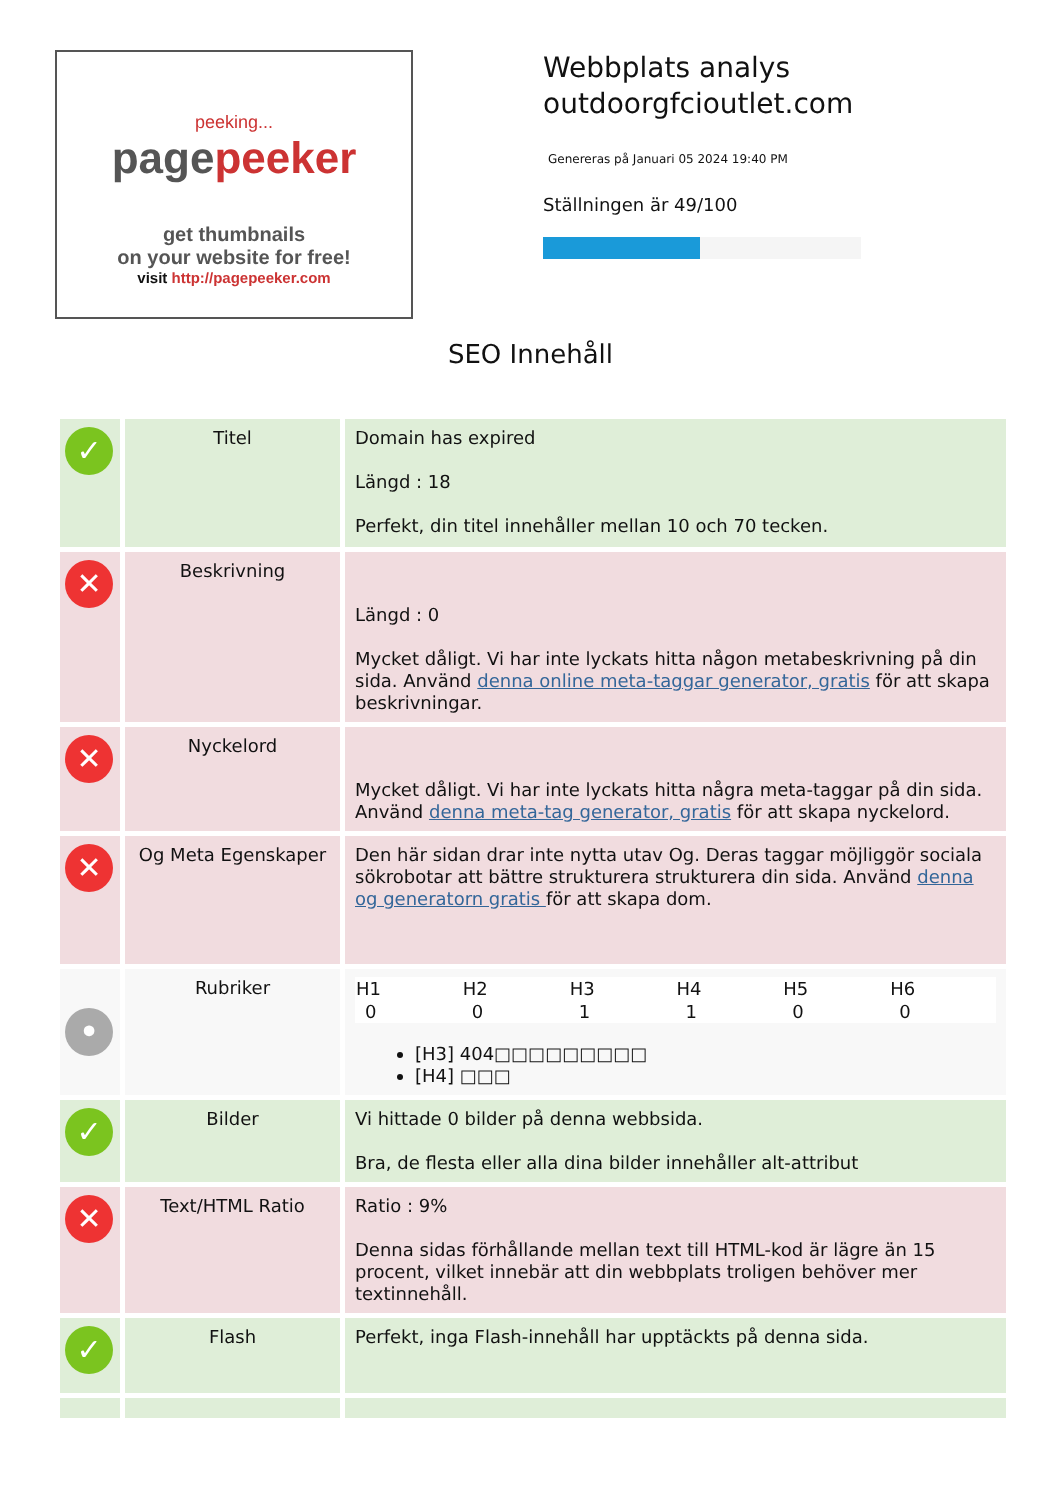peeking...
pagepeeker
get thumbnails
on your website for free!
visit http://pagepeeker.com
Webbplats analys
outdoorgfcioutlet.com
Genereras på Januari 05 2024 19:40 PM
Ställningen är 49/100
SEO Innehåll
| ✓ | Titel | Domain has expired Längd : 18 Perfekt, din titel innehåller mellan 10 och 70 tecken. |
| ✕ | Beskrivning | Längd : 0 Mycket dåligt. Vi har inte lyckats hitta någon metabeskrivning på din sida. Använd denna online meta-taggar generator, gratis för att skapa beskrivningar. |
| ✕ | Nyckelord | Mycket dåligt. Vi har inte lyckats hitta några meta-taggar på din sida. Använd denna meta-tag generator, gratis för att skapa nyckelord. |
| ✕ | Og Meta Egenskaper | Den här sidan drar inte nytta utav Og. Deras taggar möjliggör sociala sökrobotar att bättre strukturera strukturera din sida. Använd denna og generatorn gratis för att skapa dom. |
| • | Rubriker | / H1 / H2 / H3 / H4 / H5 / H6 / / --- / --- / --- / --- / --- / --- / / 0 / 0 / 1 / 1 / 0 / 0 / [H3] 404□□□□□□□□□ [H4] □□□ |
| ✓ | Bilder | Vi hittade 0 bilder på denna webbsida. Bra, de flesta eller alla dina bilder innehåller alt-attribut |
| ✕ | Text/HTML Ratio | Ratio : 9% Denna sidas förhållande mellan text till HTML-kod är lägre än 15 procent, vilket innebär att din webbplats troligen behöver mer textinnehåll. |
| ✓ | Flash | Perfekt, inga Flash-innehåll har upptäckts på denna sida. |